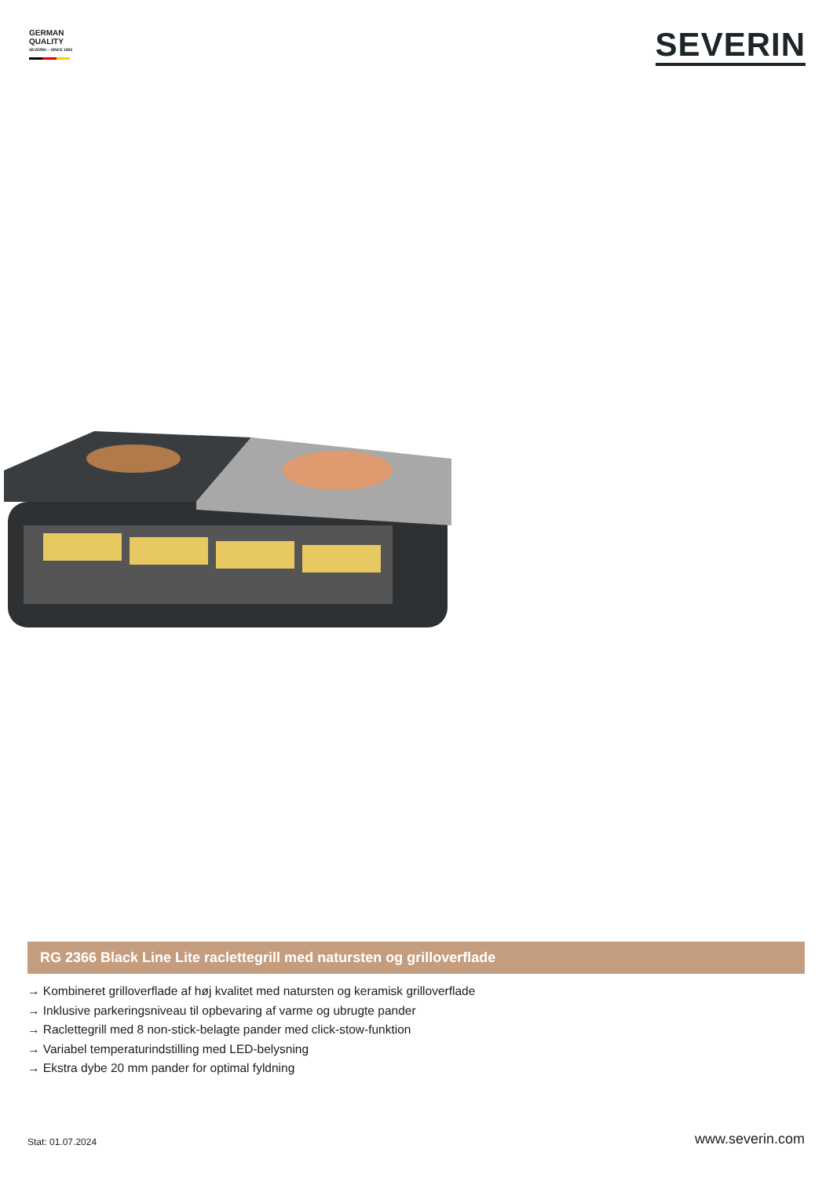GERMAN
QUALITY
SEVERIN – SINCE 1892
SEVERIN
RG 2366 Black Line Lite raclettegrill med natursten og grilloverflade
→ Kombineret grilloverflade af høj kvalitet med natursten og keramisk grilloverflade
→ Inklusive parkeringsniveau til opbevaring af varme og ubrugte pander
→ Raclettegrill med 8 non-stick-belagte pander med click-stow-funktion
→ Variabel temperaturindstilling med LED-belysning
→ Ekstra dybe 20 mm pander for optimal fyldning
Stat: 01.07.2024
www.severin.com